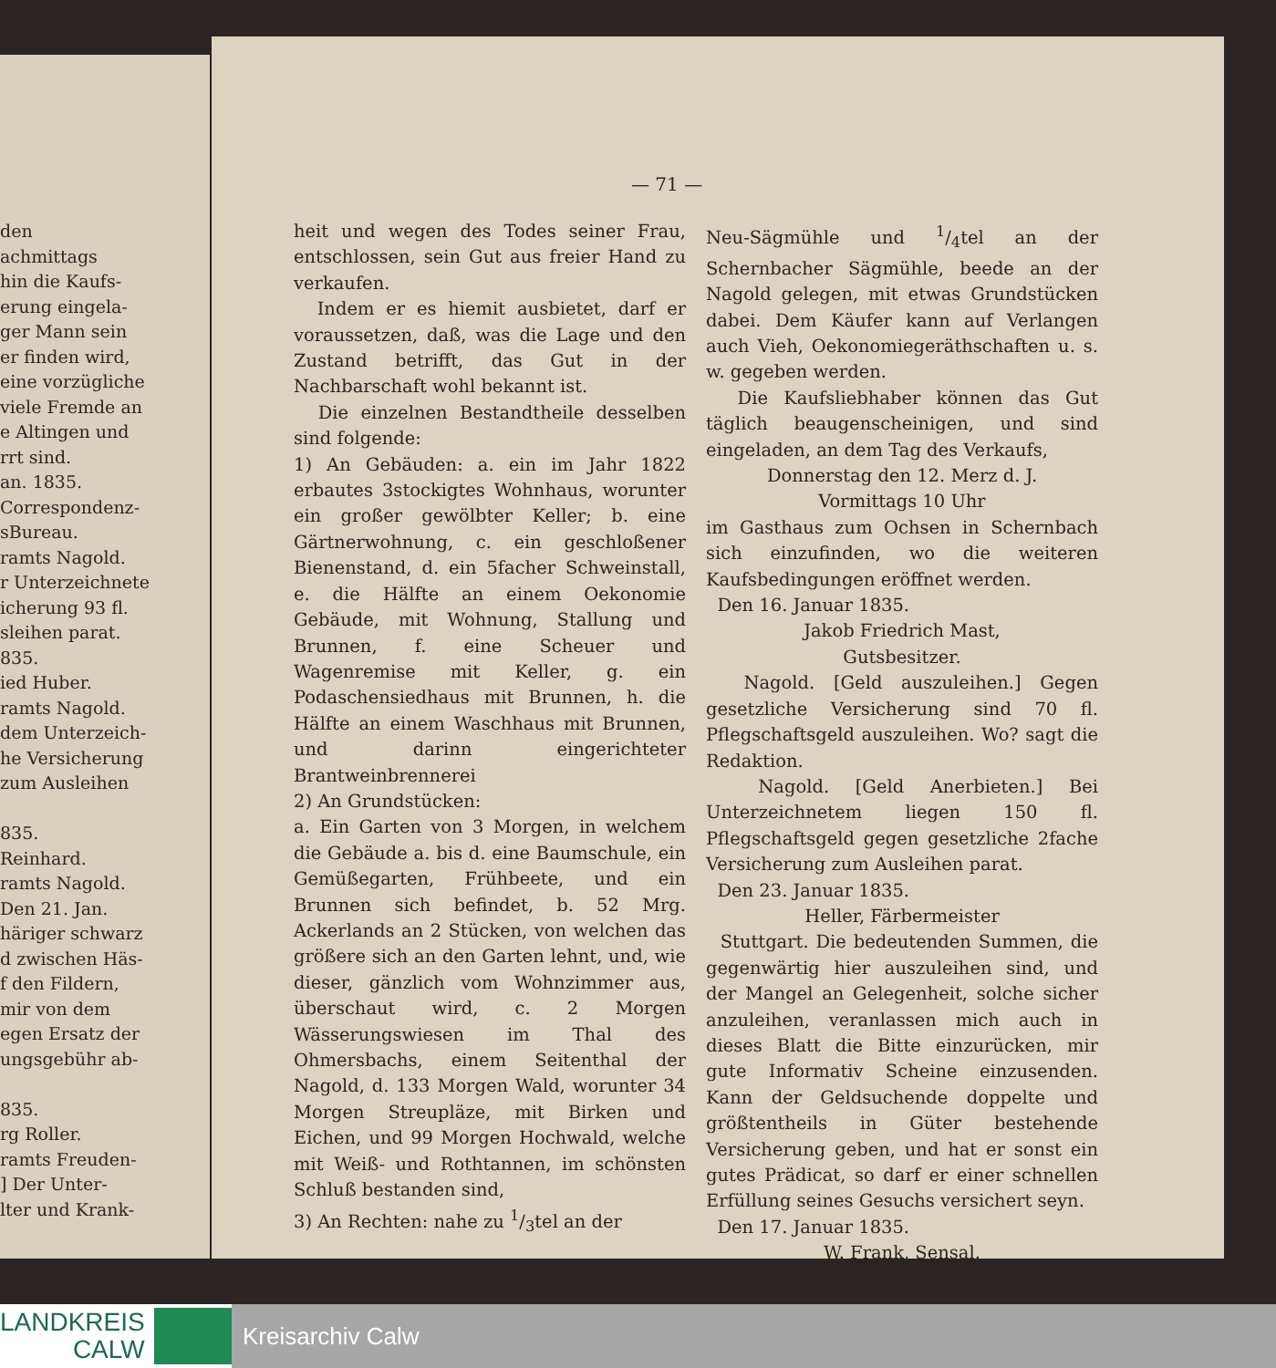den
achmittags
hin die Kaufs-
erung eingela-
ger Mann sein
er finden wird,
eine vorzügliche
viele Fremde an
e Altingen und
rrt sind.
an. 1835.
Correspondenz-
sBureau.
ramts Nagold.
r Unterzeichnete
icherung 93 fl.
sleihen parat.
835.
ied Huber.
ramts Nagold.
dem Unterzeich-
he Versicherung
zum Ausleihen
835.
Reinhard.
ramts Nagold.
Den 21. Jan.
häriger schwarz
d zwischen Häs-
f den Fildern,
mir von dem
egen Ersatz der
ungsgebühr ab-
835.
rg Roller.
ramts Freuden-
] Der Unter-
lter und Krank-
— 71 —
heit und wegen des Todes seiner Frau, entschlossen, sein Gut aus freier Hand zu verkaufen.
Indem er es hiemit ausbietet, darf er voraussetzen, daß, was die Lage und den Zustand betrifft, das Gut in der Nachbarschaft wohl bekannt ist.
Die einzelnen Bestandtheile desselben sind folgende:
1) An Gebäuden: a. ein im Jahr 1822 erbautes 3stockigtes Wohnhaus, worunter ein großer gewölbter Keller; b. eine Gärtnerwohnung, c. ein geschloßener Bienenstand, d. ein 5facher Schweinstall, e. die Hälfte an einem Oekonomie Gebäude, mit Wohnung, Stallung und Brunnen, f. eine Scheuer und Wagenremise mit Keller, g. ein Podaschensiedhaus mit Brunnen, h. die Hälfte an einem Waschhaus mit Brunnen, und darinn eingerichteter Brantweinbrennerei
2) An Grundstücken:
a. Ein Garten von 3 Morgen, in welchem die Gebäude a. bis d. eine Baumschule, ein Gemüßegarten, Frühbeete, und ein Brunnen sich befindet, b. 52 Mrg. Ackerlands an 2 Stücken, von welchen das größere sich an den Garten lehnt, und, wie dieser, gänzlich vom Wohnzimmer aus, überschaut wird, c. 2 Morgen Wässerungswiesen im Thal des Ohmersbachs, einem Seitenthal der Nagold, d. 133 Morgen Wald, worunter 34 Morgen Streupläze, mit Birken und Eichen, und 99 Morgen Hochwald, welche mit Weiß- und Rothtannen, im schönsten Schluß bestanden sind,
3) An Rechten: nahe zu 1/3tel an der
Neu-Sägmühle und 1/4tel an der Schernbacher Sägmühle, beede an der Nagold gelegen, mit etwas Grundstücken dabei. Dem Käufer kann auf Verlangen auch Vieh, Oekonomiegeräthschaften u. s. w. gegeben werden.
Die Kaufsliebhaber können das Gut täglich beaugenscheinigen, und sind eingeladen, an dem Tag des Verkaufs,
Donnerstag den 12. Merz d. J.
Vormittags 10 Uhr
im Gasthaus zum Ochsen in Schernbach sich einzufinden, wo die weiteren Kaufsbedingungen eröffnet werden.
Den 16. Januar 1835.
Jakob Friedrich Mast,
Gutsbesitzer.
Nagold. [Geld auszuleihen.] Gegen gesetzliche Versicherung sind 70 fl. Pflegschaftsgeld auszuleihen. Wo? sagt die Redaktion.
Nagold. [Geld Anerbieten.] Bei Unterzeichnetem liegen 150 fl. Pflegschaftsgeld gegen gesetzliche 2fache Versicherung zum Ausleihen parat.
Den 23. Januar 1835.
Heller, Färbermeister
Stuttgart. Die bedeutenden Summen, die gegenwärtig hier auszuleihen sind, und der Mangel an Gelegenheit, solche sicher anzuleihen, veranlassen mich auch in dieses Blatt die Bitte einzurücken, mir gute Informativ Scheine einzusenden. Kann der Geldsuchende doppelte und größtentheils in Güter bestehende Versicherung geben, und hat er sonst ein gutes Prädicat, so darf er einer schnellen Erfüllung seines Gesuchs versichert seyn.
Den 17. Januar 1835.
W. Frank, Sensal.
LANDKREIS
CALW
Kreisarchiv Calw